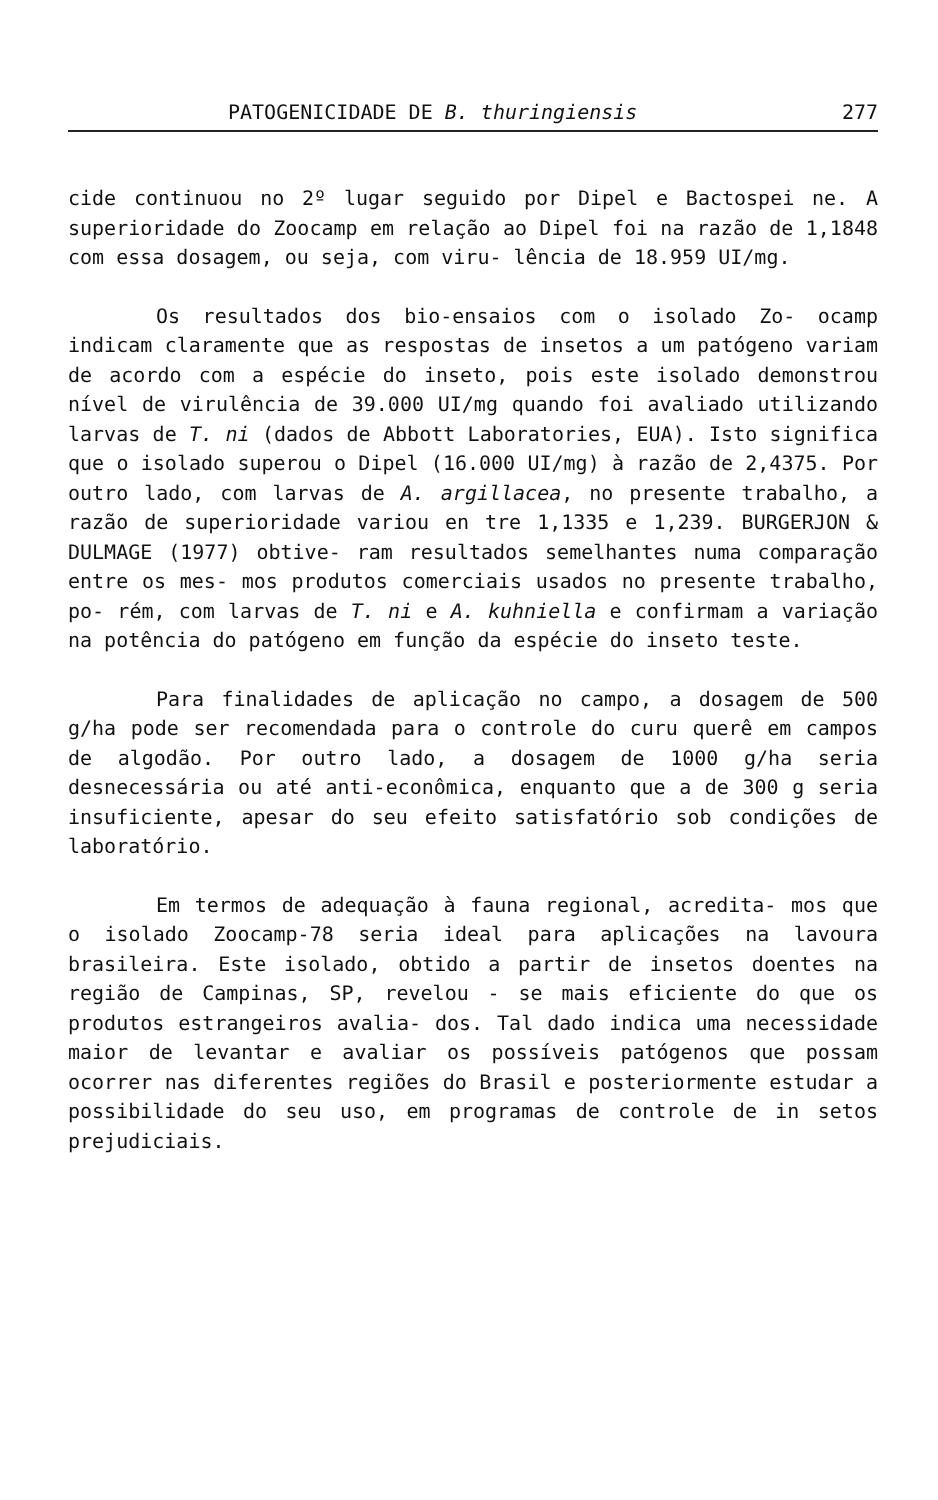PATOGENICIDADE DE B. thuringiensis 277
cide continuou no 2º lugar seguido por Dipel e Bactospei ne. A superioridade do Zoocamp em relação ao Dipel foi na razão de 1,1848 com essa dosagem, ou seja, com viru- lência de 18.959 UI/mg.
Os resultados dos bio-ensaios com o isolado Zo- ocamp indicam claramente que as respostas de insetos a um patógeno variam de acordo com a espécie do inseto, pois este isolado demonstrou nível de virulência de 39.000 UI/mg quando foi avaliado utilizando larvas de T. ni (dados de Abbott Laboratories, EUA). Isto significa que o isolado superou o Dipel (16.000 UI/mg) à razão de 2,4375. Por outro lado, com larvas de A. argillacea, no presente trabalho, a razão de superioridade variou en tre 1,1335 e 1,239. BURGERJON & DULMAGE (1977) obtive- ram resultados semelhantes numa comparação entre os mes- mos produtos comerciais usados no presente trabalho, po- rém, com larvas de T. ni e A. kuhniella e confirmam a variação na potência do patógeno em função da espécie do inseto teste.
Para finalidades de aplicação no campo, a dosagem de 500 g/ha pode ser recomendada para o controle do curu querê em campos de algodão. Por outro lado, a dosagem de 1000 g/ha seria desnecessária ou até anti-econômica, enquanto que a de 300 g seria insuficiente, apesar do seu efeito satisfatório sob condições de laboratório.
Em termos de adequação à fauna regional, acredita- mos que o isolado Zoocamp-78 seria ideal para aplicações na lavoura brasileira. Este isolado, obtido a partir de insetos doentes na região de Campinas, SP, revelou - se mais eficiente do que os produtos estrangeiros avalia- dos. Tal dado indica uma necessidade maior de levantar e avaliar os possíveis patógenos que possam ocorrer nas diferentes regiões do Brasil e posteriormente estudar a possibilidade do seu uso, em programas de controle de in setos prejudiciais.